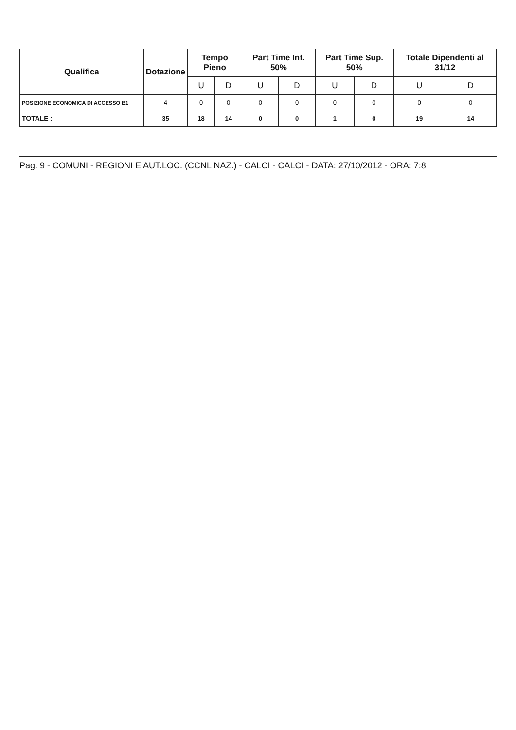| Qualifica | Dotazione | Tempo Pieno | | Part Time Inf. 50% | | Part Time Sup. 50% | | Totale Dipendenti al 31/12 | |
| --- | --- | --- | --- | --- | --- | --- | --- | --- | --- |
| | | U | D | U | D | U | D | U | D |
| POSIZIONE ECONOMICA DI ACCESSO B1 | 4 | 0 | 0 | 0 | 0 | 0 | 0 | 0 | 0 |
| TOTALE : | 35 | 18 | 14 | 0 | 0 | 1 | 0 | 19 | 14 |
Pag. 9 - COMUNI - REGIONI E AUT.LOC. (CCNL NAZ.) - CALCI - CALCI - DATA: 27/10/2012 - ORA: 7:8